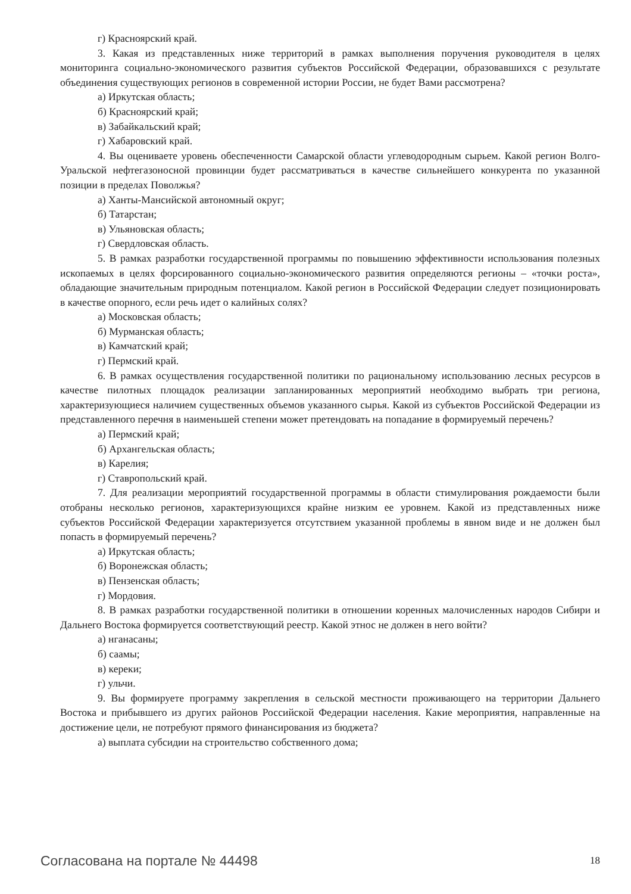г) Красноярский край.
3. Какая из представленных ниже территорий в рамках выполнения поручения руководителя в целях мониторинга социально-экономического развития субъектов Российской Федерации, образовавшихся с результате объединения существующих регионов в современной истории России, не будет Вами рассмотрена?
а) Иркутская область;
б) Красноярский край;
в) Забайкальский край;
г) Хабаровский край.
4. Вы оцениваете уровень обеспеченности Самарской области углеводородным сырьем. Какой регион Волго-Уральской нефтегазоносной провинции будет рассматриваться в качестве сильнейшего конкурента по указанной позиции в пределах Поволжья?
а) Ханты-Мансийской автономный округ;
б) Татарстан;
в) Ульяновская область;
г) Свердловская область.
5. В рамках разработки государственной программы по повышению эффективности использования полезных ископаемых в целях форсированного социально-экономического развития определяются регионы – «точки роста», обладающие значительным природным потенциалом. Какой регион в Российской Федерации следует позиционировать в качестве опорного, если речь идет о калийных солях?
а) Московская область;
б) Мурманская область;
в) Камчатский край;
г) Пермский край.
6. В рамках осуществления государственной политики по рациональному использованию лесных ресурсов в качестве пилотных площадок реализации запланированных мероприятий необходимо выбрать три региона, характеризующиеся наличием существенных объемов указанного сырья. Какой из субъектов Российской Федерации из представленного перечня в наименьшей степени может претендовать на попадание в формируемый перечень?
а) Пермский край;
б) Архангельская область;
в) Карелия;
г) Ставропольский край.
7. Для реализации мероприятий государственной программы в области стимулирования рождаемости были отобраны несколько регионов, характеризующихся крайне низким ее уровнем. Какой из представленных ниже субъектов Российской Федерации характеризуется отсутствием указанной проблемы в явном виде и не должен был попасть в формируемый перечень?
а) Иркутская область;
б) Воронежская область;
в) Пензенская область;
г) Мордовия.
8. В рамках разработки государственной политики в отношении коренных малочисленных народов Сибири и Дальнего Востока формируется соответствующий реестр. Какой этнос не должен в него войти?
а) нганасаны;
б) саамы;
в) кереки;
г) ульчи.
9. Вы формируете программу закрепления в сельской местности проживающего на территории Дальнего Востока и прибывшего из других районов Российской Федерации населения. Какие мероприятия, направленные на достижение цели, не потребуют прямого финансирования из бюджета?
а) выплата субсидии на строительство собственного дома;
Согласована на портале № 44498 18